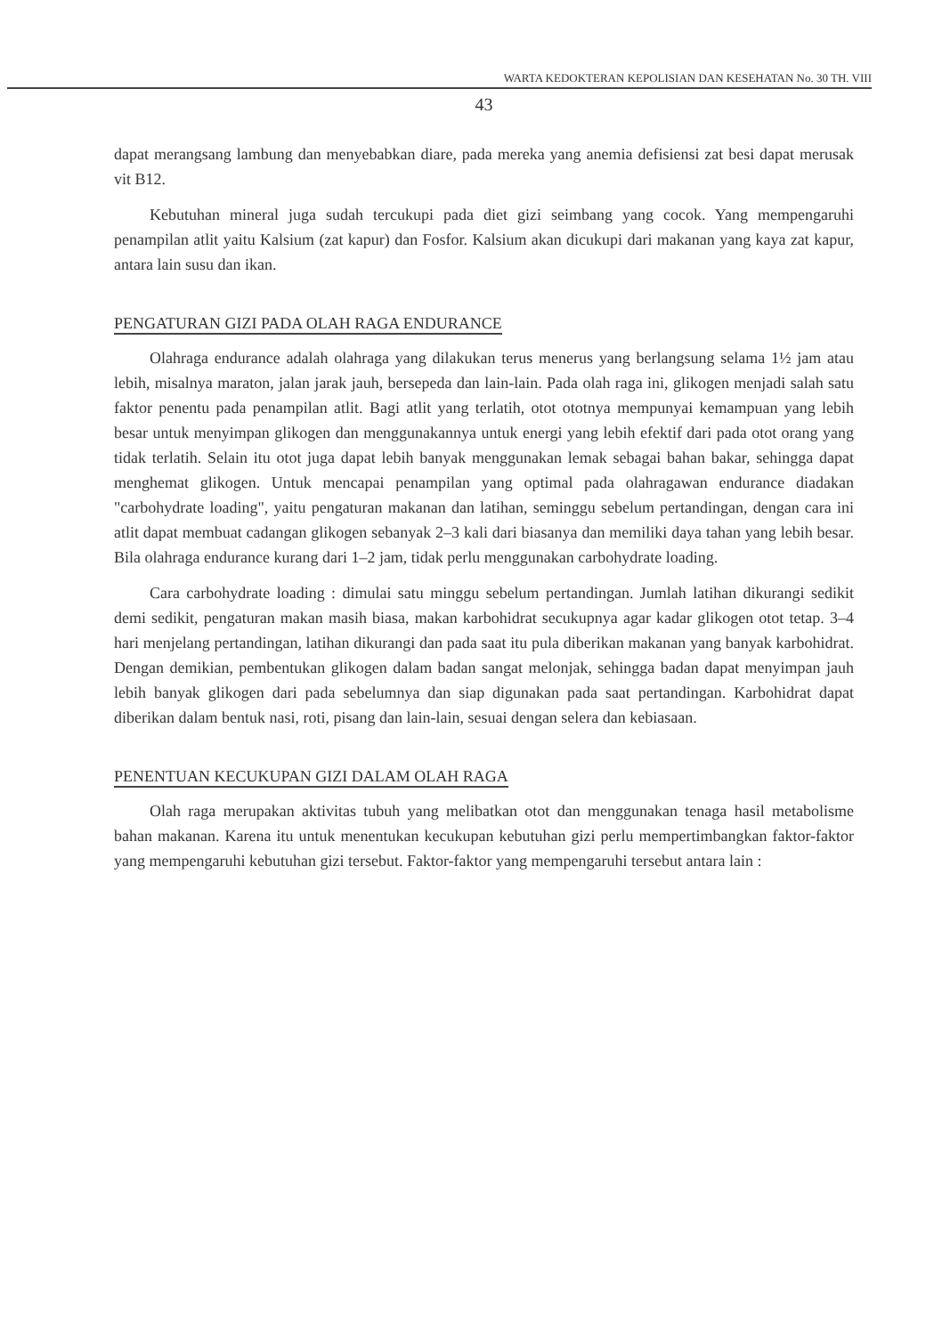WARTA KEDOKTERAN KEPOLISIAN DAN KESEHATAN No. 30 TH. VIII
43
dapat merangsang lambung dan menyebabkan diare, pada mereka yang anemia defisiensi zat besi dapat merusak vit B12.
Kebutuhan mineral juga sudah tercukupi pada diet gizi seimbang yang cocok. Yang mempengaruhi penampilan atlit yaitu Kalsium (zat kapur) dan Fosfor. Kalsium akan dicukupi dari makanan yang kaya zat kapur, antara lain susu dan ikan.
PENGATURAN GIZI PADA OLAH RAGA ENDURANCE
Olahraga endurance adalah olahraga yang dilakukan terus menerus yang berlangsung selama 1½ jam atau lebih, misalnya maraton, jalan jarak jauh, bersepeda dan lain-lain. Pada olah raga ini, glikogen menjadi salah satu faktor penentu pada penampilan atlit. Bagi atlit yang terlatih, otot ototnya mempunyai kemampuan yang lebih besar untuk menyimpan glikogen dan menggunakannya untuk energi yang lebih efektif dari pada otot orang yang tidak terlatih. Selain itu otot juga dapat lebih banyak menggunakan lemak sebagai bahan bakar, sehingga dapat menghemat glikogen. Untuk mencapai penampilan yang optimal pada olahragawan endurance diadakan "carbohydrate loading", yaitu pengaturan makanan dan latihan, seminggu sebelum pertandingan, dengan cara ini atlit dapat membuat cadangan glikogen sebanyak 2–3 kali dari biasanya dan memiliki daya tahan yang lebih besar. Bila olahraga endurance kurang dari 1–2 jam, tidak perlu menggunakan carbohydrate loading.
Cara carbohydrate loading : dimulai satu minggu sebelum pertandingan. Jumlah latihan dikurangi sedikit demi sedikit, pengaturan makan masih biasa, makan karbohidrat secukupnya agar kadar glikogen otot tetap. 3–4 hari menjelang pertandingan, latihan dikurangi dan pada saat itu pula diberikan makanan yang banyak karbohidrat. Dengan demikian, pembentukan glikogen dalam badan sangat melonjak, sehingga badan dapat menyimpan jauh lebih banyak glikogen dari pada sebelumnya dan siap digunakan pada saat pertandingan. Karbohidrat dapat diberikan dalam bentuk nasi, roti, pisang dan lain-lain, sesuai dengan selera dan kebiasaan.
PENENTUAN KECUKUPAN GIZI DALAM OLAH RAGA
Olah raga merupakan aktivitas tubuh yang melibatkan otot dan menggunakan tenaga hasil metabolisme bahan makanan. Karena itu untuk menentukan kecukupan kebutuhan gizi perlu mempertimbangkan faktor-faktor yang mempengaruhi kebutuhan gizi tersebut. Faktor-faktor yang mempengaruhi tersebut antara lain :